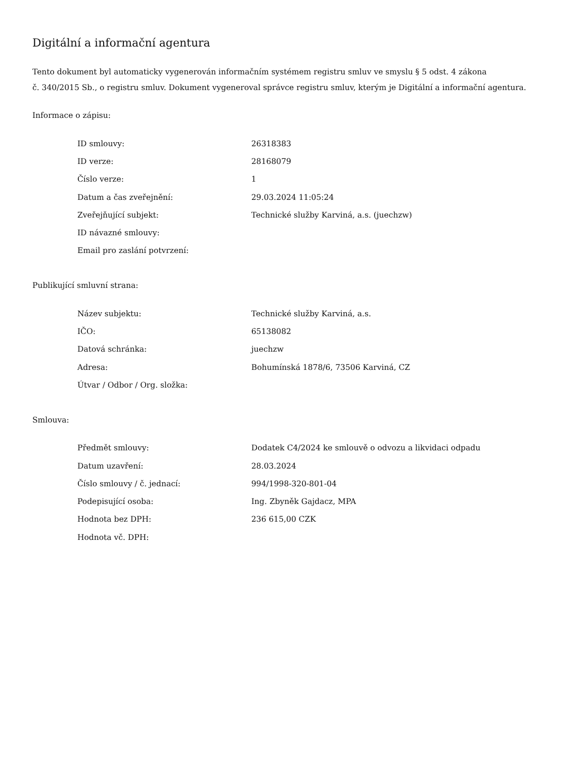Digitální a informační agentura
Tento dokument byl automaticky vygenerován informačním systémem registru smluv ve smyslu § 5 odst. 4 zákona
č. 340/2015 Sb., o registru smluv. Dokument vygeneroval správce registru smluv, kterým je Digitální a informační agentura.
Informace o zápisu:
| ID smlouvy: | 26318383 |
| ID verze: | 28168079 |
| Číslo verze: | 1 |
| Datum a čas zveřejnění: | 29.03.2024 11:05:24 |
| Zveřejňující subjekt: | Technické služby Karviná, a.s. (juechzw) |
| ID návazné smlouvy: | |
| Email pro zaslání potvrzení: | |
Publikující smluvní strana:
| Název subjektu: | Technické služby Karviná, a.s. |
| IČO: | 65138082 |
| Datová schránka: | juechzw |
| Adresa: | Bohumínská 1878/6, 73506 Karviná, CZ |
| Útvar / Odbor / Org. složka: | |
Smlouva:
| Předmět smlouvy: | Dodatek C4/2024 ke smlouvě o odvozu a likvidaci odpadu |
| Datum uzavření: | 28.03.2024 |
| Číslo smlouvy / č. jednací: | 994/1998-320-801-04 |
| Podepisující osoba: | Ing. Zbyněk Gajdacz, MPA |
| Hodnota bez DPH: | 236 615,00 CZK |
| Hodnota vč. DPH: | |